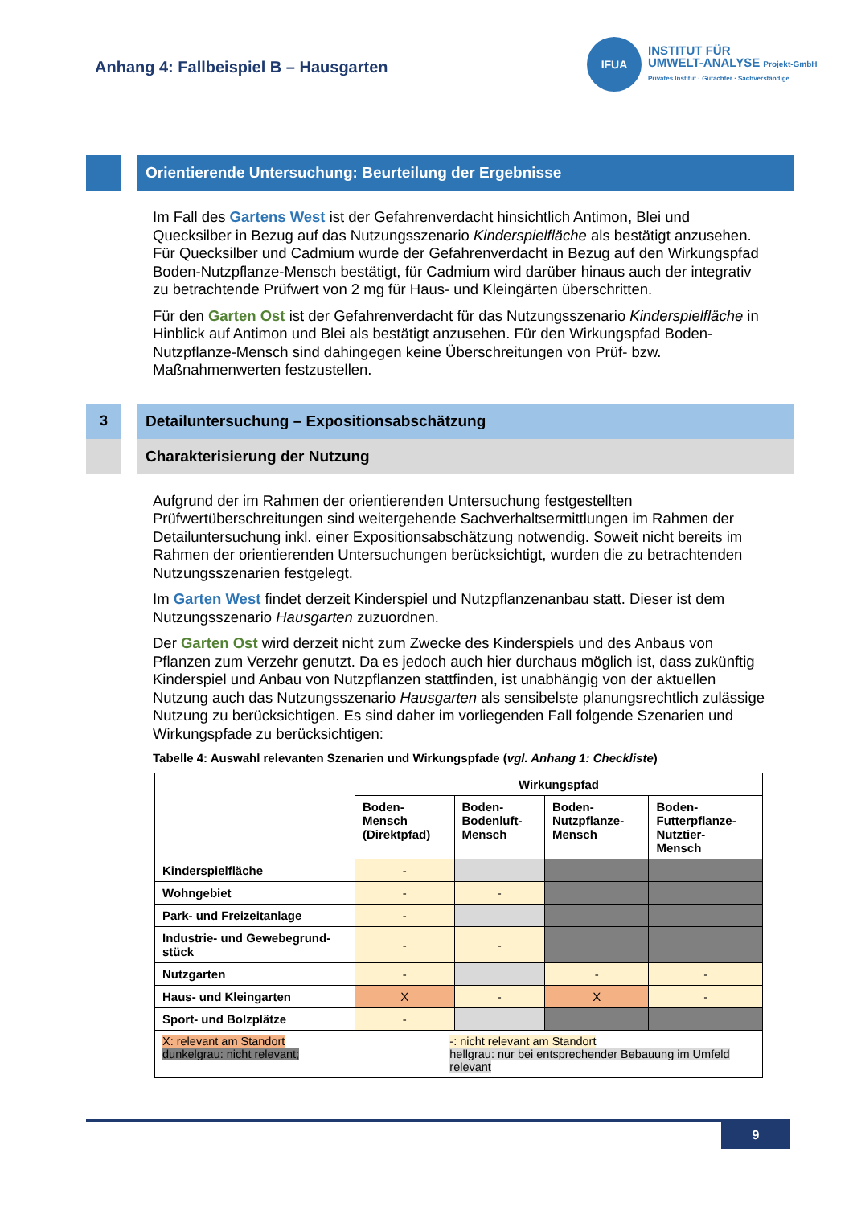Anhang 4: Fallbeispiel B – Hausgarten
IFUA INSTITUT FÜR
UMWELT-ANALYSE Projekt-GmbH
Privates Institut · Gutachter · Sachverständige
Orientierende Untersuchung: Beurteilung der Ergebnisse
Im Fall des Gartens West ist der Gefahrenverdacht hinsichtlich Antimon, Blei und Quecksilber in Bezug auf das Nutzungsszenario Kinderspielfläche als bestätigt anzusehen. Für Quecksilber und Cadmium wurde der Gefahrenverdacht in Bezug auf den Wirkungspfad Boden-Nutzpflanze-Mensch bestätigt, für Cadmium wird darüber hinaus auch der integrativ zu betrachtende Prüfwert von 2 mg für Haus- und Kleingärten überschritten.
Für den Garten Ost ist der Gefahrenverdacht für das Nutzungsszenario Kinderspielfläche in Hinblick auf Antimon und Blei als bestätigt anzusehen. Für den Wirkungspfad Boden-Nutzpflanze-Mensch sind dahingegen keine Überschreitungen von Prüf- bzw. Maßnahmenwerten festzustellen.
3 Detailuntersuchung – Expositionsabschätzung
Charakterisierung der Nutzung
Aufgrund der im Rahmen der orientierenden Untersuchung festgestellten Prüfwertüberschreitungen sind weitergehende Sachverhaltsermittlungen im Rahmen der Detailuntersuchung inkl. einer Expositionsabschätzung notwendig. Soweit nicht bereits im Rahmen der orientierenden Untersuchungen berücksichtigt, wurden die zu betrachtenden Nutzungsszenarien festgelegt.
Im Garten West findet derzeit Kinderspiel und Nutzpflanzenanbau statt. Dieser ist dem Nutzungsszenario Hausgarten zuzuordnen.
Der Garten Ost wird derzeit nicht zum Zwecke des Kinderspiels und des Anbaus von Pflanzen zum Verzehr genutzt. Da es jedoch auch hier durchaus möglich ist, dass zukünftig Kinderspiel und Anbau von Nutzpflanzen stattfinden, ist unabhängig von der aktuellen Nutzung auch das Nutzungsszenario Hausgarten als sensibelste planungsrechtlich zulässige Nutzung zu berücksichtigen. Es sind daher im vorliegenden Fall folgende Szenarien und Wirkungspfade zu berücksichtigen:
Tabelle 4: Auswahl relevanten Szenarien und Wirkungspfade (vgl. Anhang 1: Checkliste)
| | Wirkungspfad | | | |
| --- | --- | --- | --- | --- |
| | Boden- Mensch (Direktpfad) | Boden- Bodenluft- Mensch | Boden- Nutzpflanze- Mensch | Boden- Futterpflanze- Nutztier- Mensch |
| Kinderspielfläche | - | | | |
| Wohngebiet | - | - | | |
| Park- und Freizeitanlage | - | | | |
| Industrie- und Gewebegrund- stück | - | - | | |
| Nutzgarten | - | | - | - |
| Haus- und Kleingarten | X | - | X | - |
| Sport- und Bolzplätze | - | | | |
| X: relevant am Standort dunkelgrau: nicht relevant; -: nicht relevant am Standort hellgrau: nur bei entsprechender Bebauung im Umfeld relevant | | | | |
9